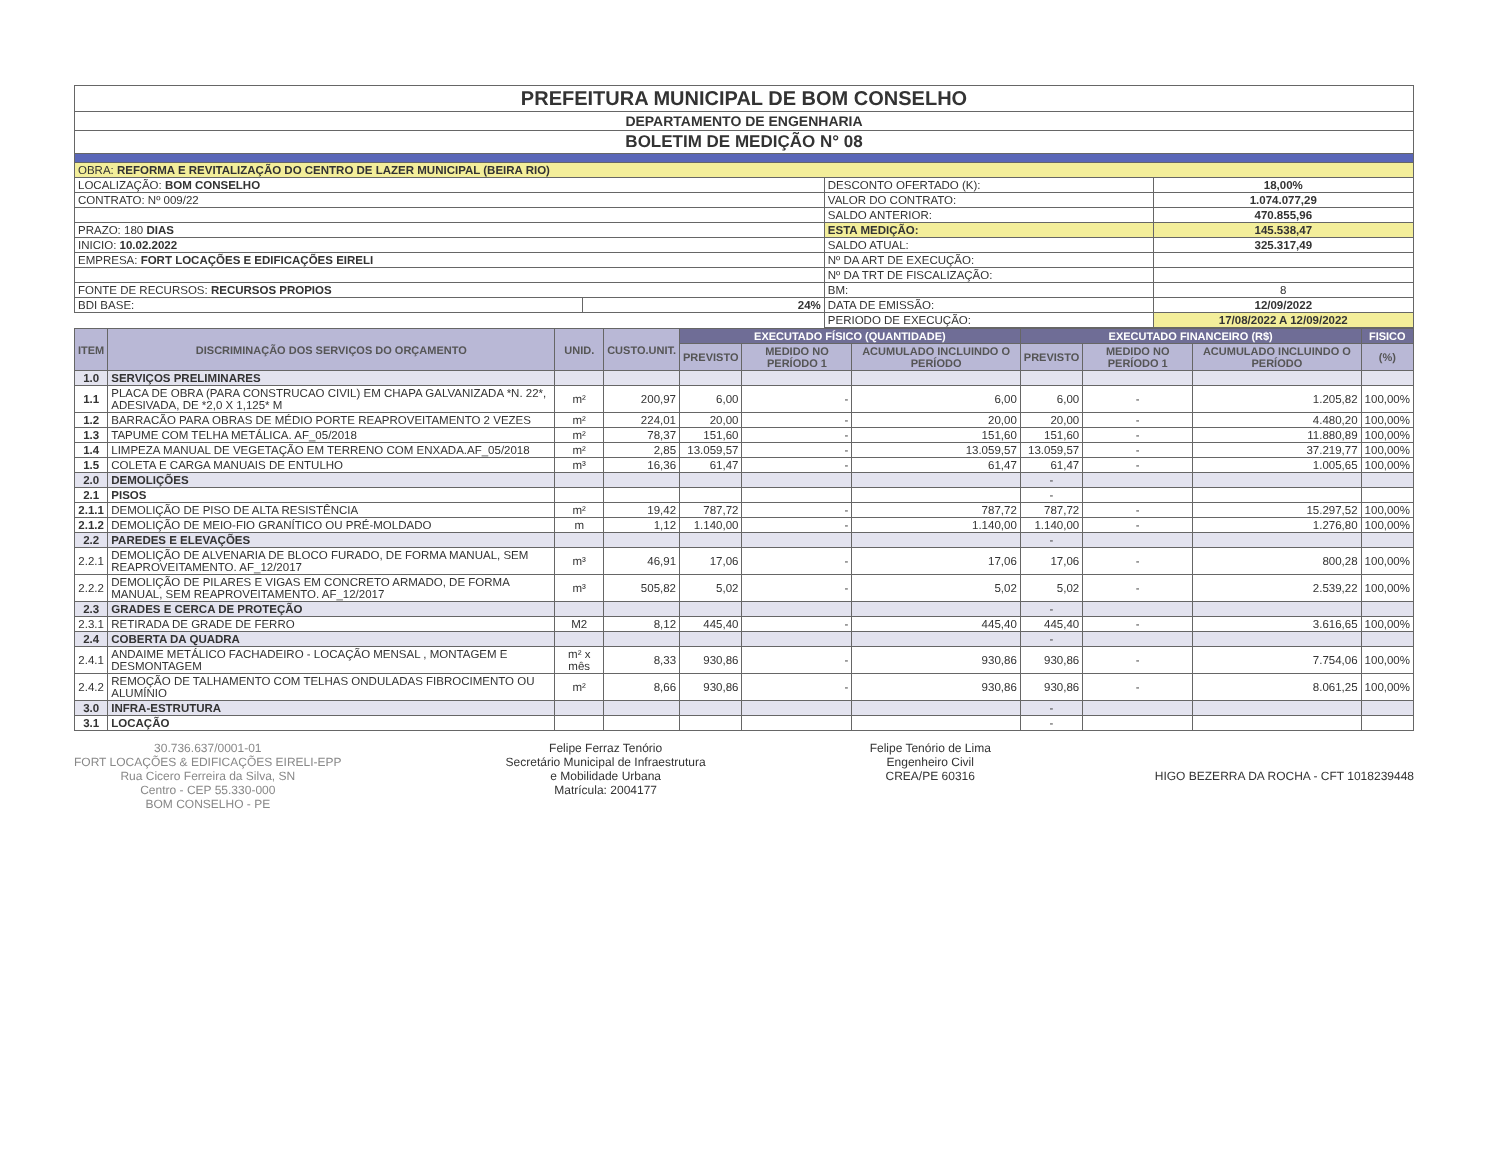| PREFEITURA MUNICIPAL DE BOM CONSELHO | | | |
| DEPARTAMENTO DE ENGENHARIA | | | |
| BOLETIM DE MEDIÇÃO N° 08 | | | |
| OBRA: REFORMA E REVITALIZAÇÃO DO CENTRO DE LAZER MUNICIPAL (BEIRA RIO) | | | |
| LOCALIZAÇÃO: BOM CONSELHO | | DESCONTO OFERTADO (K): | 18,00% |
| CONTRATO: Nº 009/22 | | VALOR DO CONTRATO: | 1.074.077,29 |
| | | SALDO ANTERIOR: | 470.855,96 |
| PRAZO: 180 DIAS | | ESTA MEDIÇÃO: | 145.538,47 |
| INICIO: 10.02.2022 | | SALDO ATUAL: | 325.317,49 |
| EMPRESA: FORT LOCAÇÕES E EDIFICAÇÕES EIRELI | | Nº DA ART DE EXECUÇÃO: | |
| | | Nº DA TRT DE FISCALIZAÇÃO: | |
| FONTE DE RECURSOS: RECURSOS PROPIOS | | BM: | 8 |
| BDI BASE: | 24% | DATA DE EMISSÃO: | 12/09/2022 |
| | | PERIODO DE EXECUÇÃO: | 17/08/2022 A 12/09/2022 |
| ITEM | DISCRIMINAÇÃO DOS SERVIÇOS DO ORÇAMENTO | UNID. | CUSTO.UNIT. | EXECUTADO FÍSICO (QUANTIDADE) | | | EXECUTADO FINANCEIRO (R$) | | | FISICO |
| --- | --- | --- | --- | --- | --- | --- | --- | --- | --- | --- |
| | | | | PREVISTO | MEDIDO NO PERÍODO 1 | ACUMULADO INCLUINDO O PERÍODO | PREVISTO | MEDIDO NO PERÍODO 1 | ACUMULADO INCLUINDO O PERÍODO | (%) |
| 1.0 | SERVIÇOS PRELIMINARES | | | | | | | | | |
| 1.1 | PLACA DE OBRA (PARA CONSTRUCAO CIVIL) EM CHAPA GALVANIZADA *N. 22*, ADESIVADA, DE *2,0 X 1,125* M | m² | 200,97 | 6,00 | - | 6,00 | 6,00 | - | 1.205,82 | 100,00% |
| 1.2 | BARRACÃO PARA OBRAS DE MÉDIO PORTE REAPROVEITAMENTO 2 VEZES | m² | 224,01 | 20,00 | - | 20,00 | 20,00 | - | 4.480,20 | 100,00% |
| 1.3 | TAPUME COM TELHA METÁLICA. AF_05/2018 | m² | 78,37 | 151,60 | - | 151,60 | 151,60 | - | 11.880,89 | 100,00% |
| 1.4 | LIMPEZA MANUAL DE VEGETAÇÃO EM TERRENO COM ENXADA.AF_05/2018 | m² | 2,85 | 13.059,57 | - | 13.059,57 | 13.059,57 | - | 37.219,77 | 100,00% |
| 1.5 | COLETA E CARGA MANUAIS DE ENTULHO | m³ | 16,36 | 61,47 | - | 61,47 | 61,47 | - | 1.005,65 | 100,00% |
| 2.0 | DEMOLIÇÕES | | | | | | - | | | |
| 2.1 | PISOS | | | | | | - | | | |
| 2.1.1 | DEMOLIÇÃO DE PISO DE ALTA RESISTÊNCIA | m² | 19,42 | 787,72 | - | 787,72 | 787,72 | - | 15.297,52 | 100,00% |
| 2.1.2 | DEMOLIÇÃO DE MEIO-FIO GRANÍTICO OU PRÉ-MOLDADO | m | 1,12 | 1.140,00 | - | 1.140,00 | 1.140,00 | - | 1.276,80 | 100,00% |
| 2.2 | PAREDES E ELEVAÇÕES | | | | | | - | | | |
| 2.2.1 | DEMOLIÇÃO DE ALVENARIA DE BLOCO FURADO, DE FORMA MANUAL, SEM REAPROVEITAMENTO. AF_12/2017 | m³ | 46,91 | 17,06 | - | 17,06 | 17,06 | - | 800,28 | 100,00% |
| 2.2.2 | DEMOLIÇÃO DE PILARES E VIGAS EM CONCRETO ARMADO, DE FORMA MANUAL, SEM REAPROVEITAMENTO. AF_12/2017 | m³ | 505,82 | 5,02 | - | 5,02 | 5,02 | - | 2.539,22 | 100,00% |
| 2.3 | GRADES E CERCA DE PROTEÇÃO | | | | | | - | | | |
| 2.3.1 | RETIRADA DE GRADE DE FERRO | M2 | 8,12 | 445,40 | - | 445,40 | 445,40 | - | 3.616,65 | 100,00% |
| 2.4 | COBERTA DA QUADRA | | | | | | - | | | |
| 2.4.1 | ANDAIME METÁLICO FACHADEIRO - LOCAÇÃO MENSAL , MONTAGEM E DESMONTAGEM | m² x mês | 8,33 | 930,86 | - | 930,86 | 930,86 | - | 7.754,06 | 100,00% |
| 2.4.2 | REMOÇÃO DE TALHAMENTO COM TELHAS ONDULADAS FIBROCIMENTO OU ALUMÍNIO | m² | 8,66 | 930,86 | - | 930,86 | 930,86 | - | 8.061,25 | 100,00% |
| 3.0 | INFRA-ESTRUTURA | | | | | | - | | | |
| 3.1 | LOCAÇÃO | | | | | | - | | | |
30.736.637/0001-01
FORT LOCAÇÕES & EDIFICAÇÕES EIRELI-EPP
Rua Cicero Ferreira da Silva, SN
Centro - CEP 55.330-000
BOM CONSELHO - PE
Felipe Ferraz Tenório
Secretário Municipal de Infraestrutura
e Mobilidade Urbana
Matrícula: 2004177
Felipe Tenório de Lima
Engenheiro Civil
CREA/PE 60316
HIGO BEZERRA DA ROCHA - CFT 1018239448